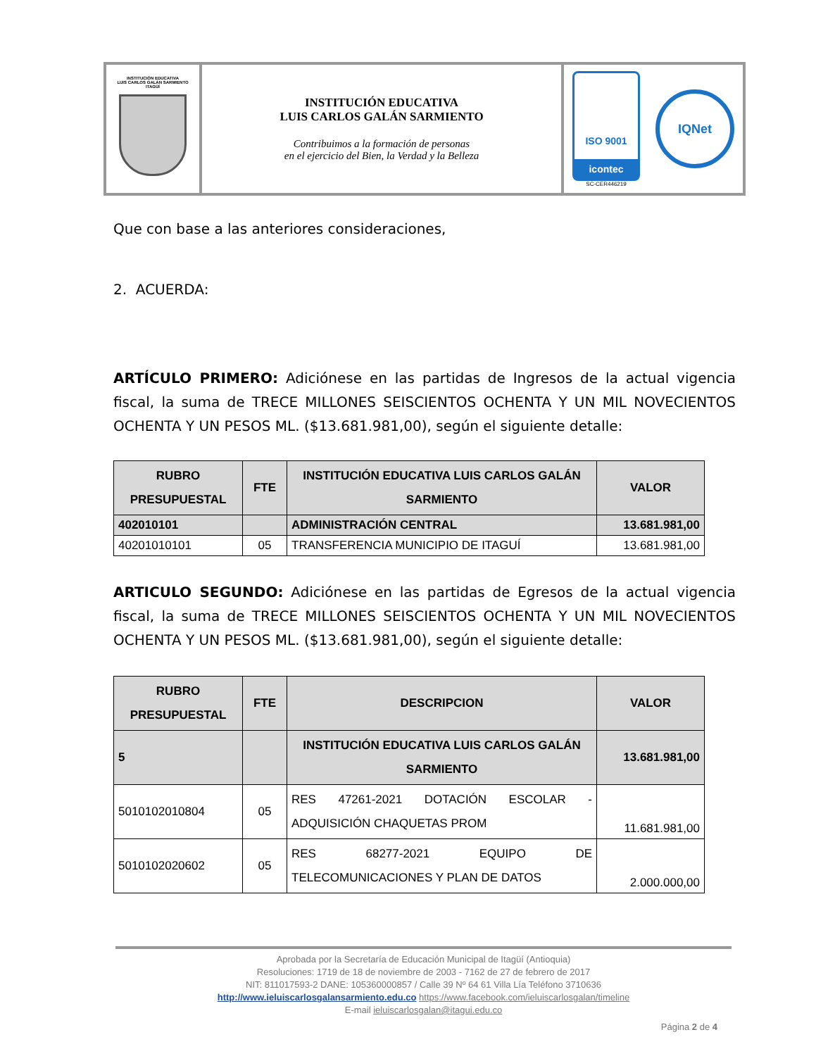| INSTITUCIÓN EDUCATIVA LUIS CARLOS GALÁN SARMIENTO ITAGÜÍ | INSTITUCIÓN EDUCATIVA LUIS CARLOS GALÁN SARMIENTO Contribuimos a la formación de personas en el ejercicio del Bien, la Verdad y la Belleza | ISO 9001 icontec SC-CER446219 IQNet |
Que con base a las anteriores consideraciones,
2. ACUERDA:
ARTÍCULO PRIMERO: Adiciónese en las partidas de Ingresos de la actual vigencia fiscal, la suma de TRECE MILLONES SEISCIENTOS OCHENTA Y UN MIL NOVECIENTOS OCHENTA Y UN PESOS ML. ($13.681.981,00), según el siguiente detalle:
| RUBRO PRESUPUESTAL | FTE | INSTITUCIÓN EDUCATIVA LUIS CARLOS GALÁN SARMIENTO | VALOR |
| --- | --- | --- | --- |
| 402010101 | | ADMINISTRACIÓN CENTRAL | 13.681.981,00 |
| 40201010101 | 05 | TRANSFERENCIA MUNICIPIO DE ITAGUÍ | 13.681.981,00 |
ARTICULO SEGUNDO: Adiciónese en las partidas de Egresos de la actual vigencia fiscal, la suma de TRECE MILLONES SEISCIENTOS OCHENTA Y UN MIL NOVECIENTOS OCHENTA Y UN PESOS ML. ($13.681.981,00), según el siguiente detalle:
| RUBRO PRESUPUESTAL | FTE | DESCRIPCION | VALOR |
| --- | --- | --- | --- |
| 5 | | INSTITUCIÓN EDUCATIVA LUIS CARLOS GALÁN SARMIENTO | 13.681.981,00 |
| 5010102010804 | 05 | RES 47261-2021 DOTACIÓN ESCOLAR - ADQUISICIÓN CHAQUETAS PROM | 11.681.981,00 |
| 5010102020602 | 05 | RES 68277-2021 EQUIPO DE TELECOMUNICACIONES Y PLAN DE DATOS | 2.000.000,00 |
Aprobada por la Secretaría de Educación Municipal de Itagüí (Antioquia)
Resoluciones: 1719 de 18 de noviembre de 2003 - 7162 de 27 de febrero de 2017
NIT: 811017593-2 DANE: 105360000857 / Calle 39 Nº 64 61 Villa Lía Teléfono 3710636
http://www.ieluiscarlosgalansarmiento.edu.co https://www.facebook.com/ieluiscarlosgalan/timeline
E-mail ieluiscarlosgalan@itagui.edu.co
Página 2 de 4